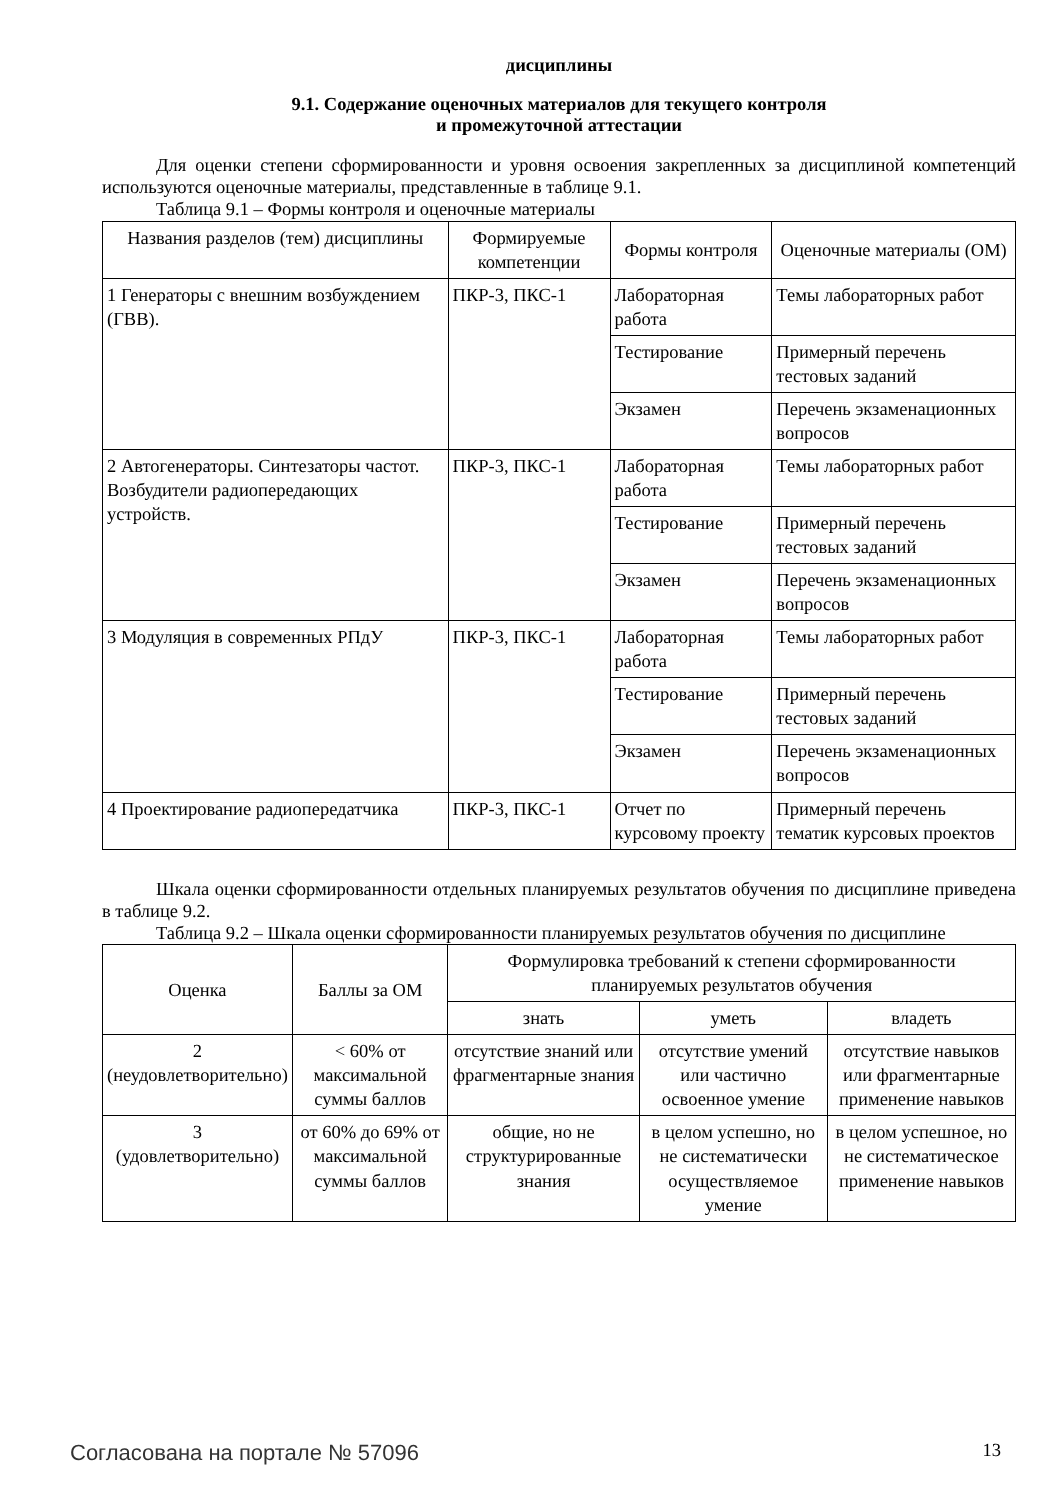дисциплины
9.1. Содержание оценочных материалов для текущего контроля
и промежуточной аттестации
Для оценки степени сформированности и уровня освоения закрепленных за дисциплиной компетенций используются оценочные материалы, представленные в таблице 9.1.
Таблица 9.1 – Формы контроля и оценочные материалы
| Названия разделов (тем) дисциплины | Формируемые компетенции | Формы контроля | Оценочные материалы (ОМ) |
| --- | --- | --- | --- |
| 1 Генераторы с внешним возбуждением (ГВВ). | ПКР-3, ПКС-1 | Лабораторная работа | Темы лабораторных работ |
| | | Тестирование | Примерный перечень тестовых заданий |
| | | Экзамен | Перечень экзаменационных вопросов |
| 2 Автогенераторы. Синтезаторы частот. Возбудители радиопередающих устройств. | ПКР-3, ПКС-1 | Лабораторная работа | Темы лабораторных работ |
| | | Тестирование | Примерный перечень тестовых заданий |
| | | Экзамен | Перечень экзаменационных вопросов |
| 3 Модуляция в современных РПдУ | ПКР-3, ПКС-1 | Лабораторная работа | Темы лабораторных работ |
| | | Тестирование | Примерный перечень тестовых заданий |
| | | Экзамен | Перечень экзаменационных вопросов |
| 4 Проектирование радиопередатчика | ПКР-3, ПКС-1 | Отчет по курсовому проекту | Примерный перечень тематик курсовых проектов |
Шкала оценки сформированности отдельных планируемых результатов обучения по дисциплине приведена в таблице 9.2.
Таблица 9.2 – Шкала оценки сформированности планируемых результатов обучения по дисциплине
| Оценка | Баллы за ОМ | Формулировка требований к степени сформированности планируемых результатов обучения | | |
| --- | --- | --- | --- | --- |
| | | знать | уметь | владеть |
| 2 (неудовлетворительно) | < 60% от максимальной суммы баллов | отсутствие знаний или фрагментарные знания | отсутствие умений или частично освоенное умение | отсутствие навыков или фрагментарные применение навыков |
| 3 (удовлетворительно) | от 60% до 69% от максимальной суммы баллов | общие, но не структурированные знания | в целом успешно, но не систематически осуществляемое умение | в целом успешное, но не систематическое применение навыков |
Согласована на портале № 57096 13